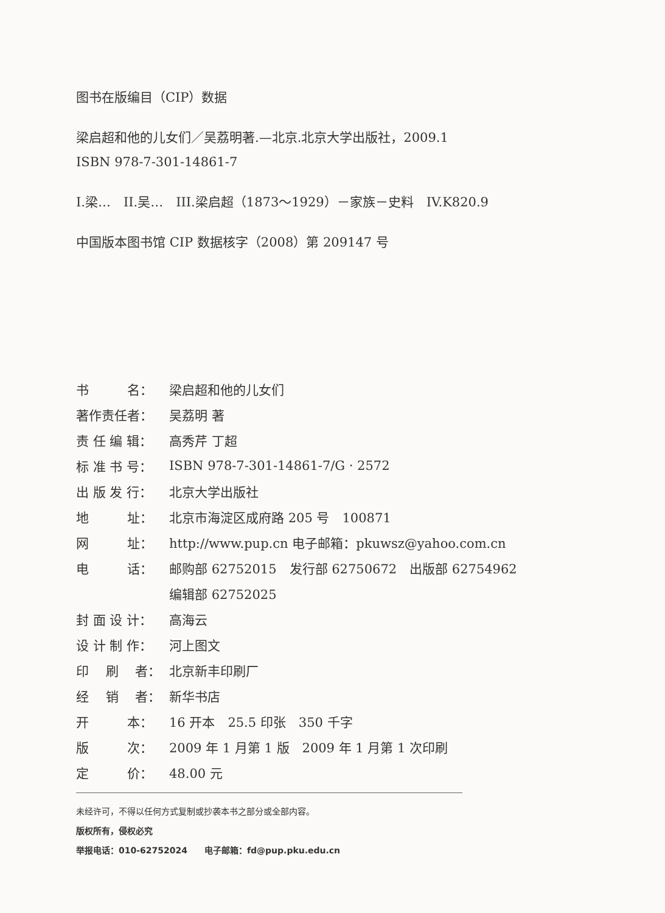图书在版编目（CIP）数据
梁启超和他的儿女们／吴荔明著.—北京.北京大学出版社，2009.1
ISBN 978-7-301-14861-7
I.梁…　II.吴…　III.梁启超（1873～1929）－家族－史料　IV.K820.9
中国版本图书馆 CIP 数据核字（2008）第 209147 号
| 书 名： | 梁启超和他的儿女们 |
| 著作责任者： | 吴荔明 著 |
| 责 任 编 辑： | 高秀芹 丁超 |
| 标 准 书 号： | ISBN 978-7-301-14861-7/G · 2572 |
| 出 版 发 行： | 北京大学出版社 |
| 地 址： | 北京市海淀区成府路 205 号 100871 |
| 网 址： | http://www.pup.cn 电子邮箱：pkuwsz@yahoo.com.cn |
| 电 话： | 邮购部 62752015 发行部 62750672 出版部 62754962 |
| | 编辑部 62752025 |
| 封 面 设 计： | 高海云 |
| 设 计 制 作： | 河上图文 |
| 印 刷 者： | 北京新丰印刷厂 |
| 经 销 者： | 新华书店 |
| 开 本： | 16 开本 25.5 印张 350 千字 |
| 版 次： | 2009 年 1 月第 1 版 2009 年 1 月第 1 次印刷 |
| 定 价： | 48.00 元 |
未经许可，不得以任何方式复制或抄袭本书之部分或全部内容。
版权所有，侵权必究
举报电话：010-62752024　　电子邮箱：fd@pup.pku.edu.cn